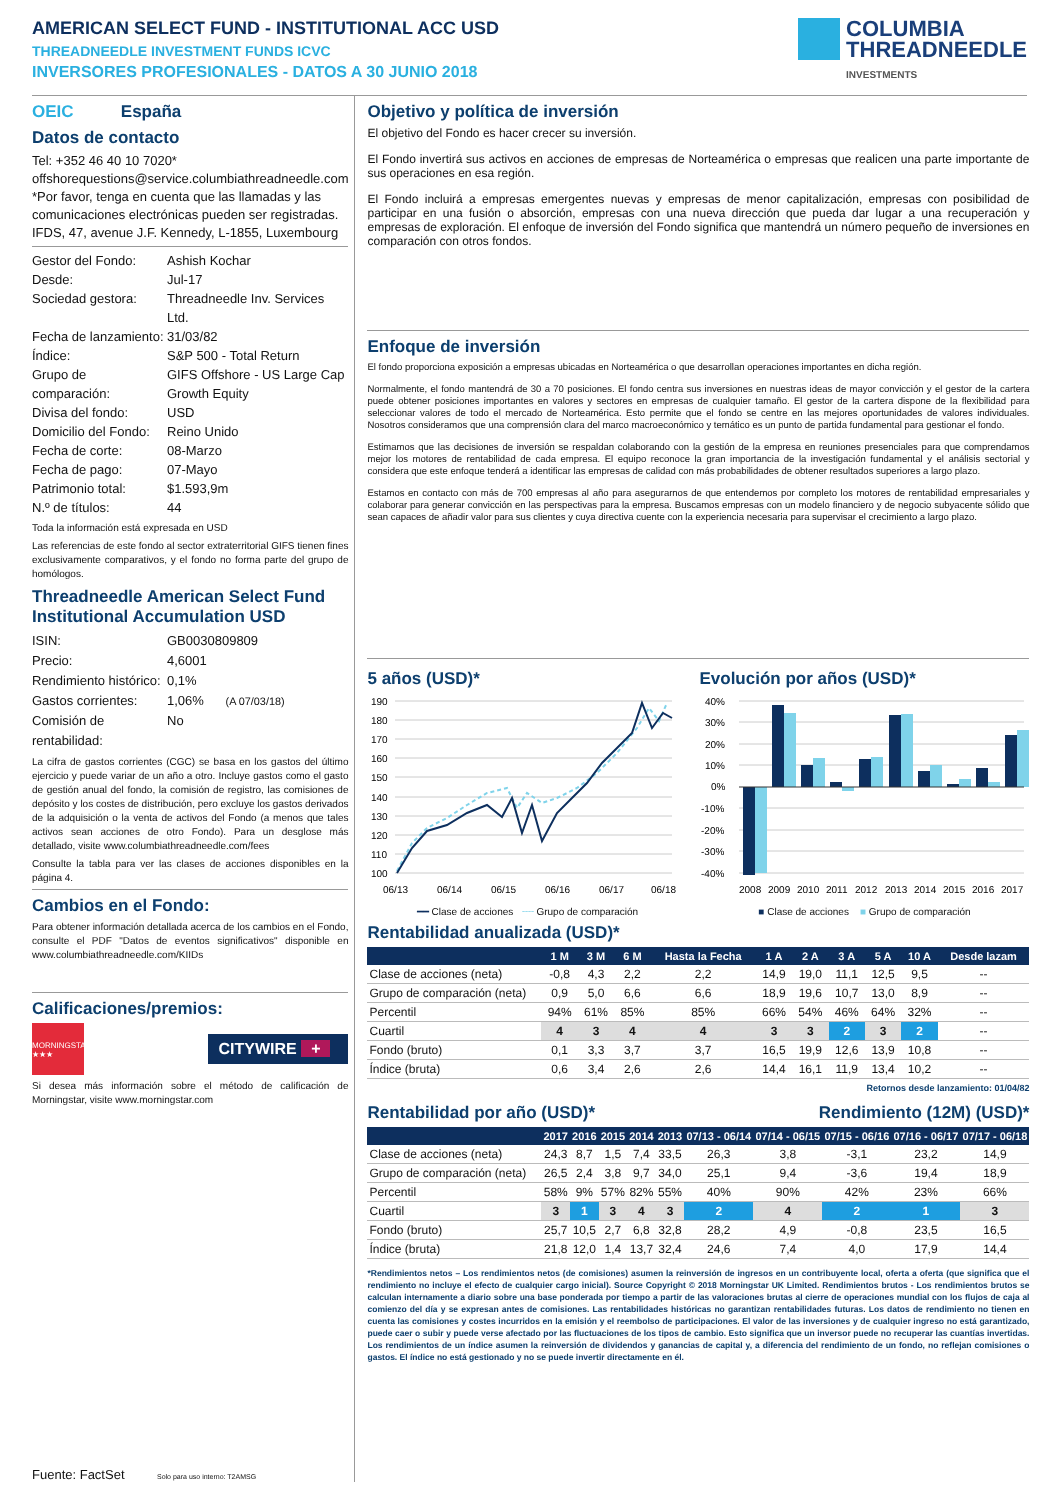AMERICAN SELECT FUND - INSTITUTIONAL ACC USD
THREADNEEDLE INVESTMENT FUNDS ICVC
INVERSORES PROFESIONALES - DATOS A 30 JUNIO 2018
COLUMBIA
THREADNEEDLE
INVESTMENTS
OEIC España
Datos de contacto
Tel: +352 46 40 10 7020*
offshorequestions@service.columbiathreadneedle.com
*Por favor, tenga en cuenta que las llamadas y las comunicaciones electrónicas pueden ser registradas.
IFDS, 47, avenue J.F. Kennedy, L-1855, Luxembourg
Gestor del Fondo: Ashish Kochar Desde: Jul-17 Sociedad gestora: Threadneedle Inv. Services Ltd. Fecha de lanzamiento: 31/03/82 Índice: S&P 500 - Total Return Grupo de comparación: GIFS Offshore - US Large Cap Growth Equity Divisa del fondo: USD Domicilio del Fondo: Reino Unido Fecha de corte: 08-Marzo Fecha de pago: 07-Mayo Patrimonio total: $1.593,9m N.º de títulos: 44
Toda la información está expresada en USD
Las referencias de este fondo al sector extraterritorial GIFS tienen fines exclusivamente comparativos, y el fondo no forma parte del grupo de homólogos.
Threadneedle American Select Fund Institutional Accumulation USD
ISIN: GB0030809809 Precio: 4,6001 Rendimiento histórico: 0,1% Gastos corrientes: 1,06% (A 07/03/18) Comisión de rentabilidad: No
La cifra de gastos corrientes (CGC) se basa en los gastos del último ejercicio y puede variar de un año a otro. Incluye gastos como el gasto de gestión anual del fondo, la comisión de registro, las comisiones de depósito y los costes de distribución, pero excluye los gastos derivados de la adquisición o la venta de activos del Fondo (a menos que tales activos sean acciones de otro Fondo). Para un desglose más detallado, visite www.columbiathreadneedle.com/fees
Consulte la tabla para ver las clases de acciones disponibles en la página 4.
Cambios en el Fondo:
Para obtener información detallada acerca de los cambios en el Fondo, consulte el PDF "Datos de eventos significativos" disponible en www.columbiathreadneedle.com/KIIDs
Calificaciones/premios:
MORNINGSTAR
★★★
CITYWIRE +
Si desea más información sobre el método de calificación de Morningstar, visite www.morningstar.com
Fuente: FactSet Solo para uso interno: T2AMSG
Objetivo y política de inversión
El objetivo del Fondo es hacer crecer su inversión.
El Fondo invertirá sus activos en acciones de empresas de Norteamérica o empresas que realicen una parte importante de sus operaciones en esa región.
El Fondo incluirá a empresas emergentes nuevas y empresas de menor capitalización, empresas con posibilidad de participar en una fusión o absorción, empresas con una nueva dirección que pueda dar lugar a una recuperación y empresas de exploración. El enfoque de inversión del Fondo significa que mantendrá un número pequeño de inversiones en comparación con otros fondos.
Enfoque de inversión
El fondo proporciona exposición a empresas ubicadas en Norteamérica o que desarrollan operaciones importantes en dicha región.
Normalmente, el fondo mantendrá de 30 a 70 posiciones. El fondo centra sus inversiones en nuestras ideas de mayor convicción y el gestor de la cartera puede obtener posiciones importantes en valores y sectores en empresas de cualquier tamaño. El gestor de la cartera dispone de la flexibilidad para seleccionar valores de todo el mercado de Norteamérica. Esto permite que el fondo se centre en las mejores oportunidades de valores individuales. Nosotros consideramos que una comprensión clara del marco macroeconómico y temático es un punto de partida fundamental para gestionar el fondo.
Estimamos que las decisiones de inversión se respaldan colaborando con la gestión de la empresa en reuniones presenciales para que comprendamos mejor los motores de rentabilidad de cada empresa. El equipo reconoce la gran importancia de la investigación fundamental y el análisis sectorial y considera que este enfoque tenderá a identificar las empresas de calidad con más probabilidades de obtener resultados superiores a largo plazo.
Estamos en contacto con más de 700 empresas al año para asegurarnos de que entendemos por completo los motores de rentabilidad empresariales y colaborar para generar convicción en las perspectivas para la empresa. Buscamos empresas con un modelo financiero y de negocio subyacente sólido que sean capaces de añadir valor para sus clientes y cuya directiva cuente con la experiencia necesaria para supervisar el crecimiento a largo plazo.
5 años (USD)*
190
180
170
160
150
140
130
120
110
100
06/13
06/14
06/15
06/16
06/17
06/18
━━ Clase de acciones ╌╌ Grupo de comparación
Evolución por años (USD)*
40%
30%
20%
10%
0%
-10%
-20%
-30%
-40%
2008
2009
2010
2011
2012
2013
2014
2015
2016
2017
■ Clase de acciones ■ Grupo de comparación
Rentabilidad anualizada (USD)*
| | 1 M | 3 M | 6 M | Hasta la Fecha | 1 A | 2 A | 3 A | 5 A | 10 A | Desde lazam |
| --- | --- | --- | --- | --- | --- | --- | --- | --- | --- | --- |
| Clase de acciones (neta) | -0,8 | 4,3 | 2,2 | 2,2 | 14,9 | 19,0 | 11,1 | 12,5 | 9,5 | -- |
| Grupo de comparación (neta) | 0,9 | 5,0 | 6,6 | 6,6 | 18,9 | 19,6 | 10,7 | 13,0 | 8,9 | -- |
| Percentil | 94% | 61% | 85% | 85% | 66% | 54% | 46% | 64% | 32% | -- |
| Cuartil | 4 | 3 | 4 | 4 | 3 | 3 | 2 | 3 | 2 | -- |
| Fondo (bruto) | 0,1 | 3,3 | 3,7 | 3,7 | 16,5 | 19,9 | 12,6 | 13,9 | 10,8 | -- |
| Índice (bruta) | 0,6 | 3,4 | 2,6 | 2,6 | 14,4 | 16,1 | 11,9 | 13,4 | 10,2 | -- |
Retornos desde lanzamiento: 01/04/82
Rentabilidad por año (USD)* Rendimiento (12M) (USD)*
| | 2017 | 2016 | 2015 | 2014 | 2013 | 07/13 - 06/14 | 07/14 - 06/15 | 07/15 - 06/16 | 07/16 - 06/17 | 07/17 - 06/18 |
| --- | --- | --- | --- | --- | --- | --- | --- | --- | --- | --- |
| Clase de acciones (neta) | 24,3 | 8,7 | 1,5 | 7,4 | 33,5 | 26,3 | 3,8 | -3,1 | 23,2 | 14,9 |
| Grupo de comparación (neta) | 26,5 | 2,4 | 3,8 | 9,7 | 34,0 | 25,1 | 9,4 | -3,6 | 19,4 | 18,9 |
| Percentil | 58% | 9% | 57% | 82% | 55% | 40% | 90% | 42% | 23% | 66% |
| Cuartil | 3 | 1 | 3 | 4 | 3 | 2 | 4 | 2 | 1 | 3 |
| Fondo (bruto) | 25,7 | 10,5 | 2,7 | 6,8 | 32,8 | 28,2 | 4,9 | -0,8 | 23,5 | 16,5 |
| Índice (bruta) | 21,8 | 12,0 | 1,4 | 13,7 | 32,4 | 24,6 | 7,4 | 4,0 | 17,9 | 14,4 |
*Rendimientos netos – Los rendimientos netos (de comisiones) asumen la reinversión de ingresos en un contribuyente local, oferta a oferta (que significa que el rendimiento no incluye el efecto de cualquier cargo inicial). Source Copyright © 2018 Morningstar UK Limited. Rendimientos brutos - Los rendimientos brutos se calculan internamente a diario sobre una base ponderada por tiempo a partir de las valoraciones brutas al cierre de operaciones mundial con los flujos de caja al comienzo del día y se expresan antes de comisiones. Las rentabilidades históricas no garantizan rentabilidades futuras. Los datos de rendimiento no tienen en cuenta las comisiones y costes incurridos en la emisión y el reembolso de participaciones. El valor de las inversiones y de cualquier ingreso no está garantizado, puede caer o subir y puede verse afectado por las fluctuaciones de los tipos de cambio. Esto significa que un inversor puede no recuperar las cuantías invertidas. Los rendimientos de un índice asumen la reinversión de dividendos y ganancias de capital y, a diferencia del rendimiento de un fondo, no reflejan comisiones o gastos. El índice no está gestionado y no se puede invertir directamente en él.